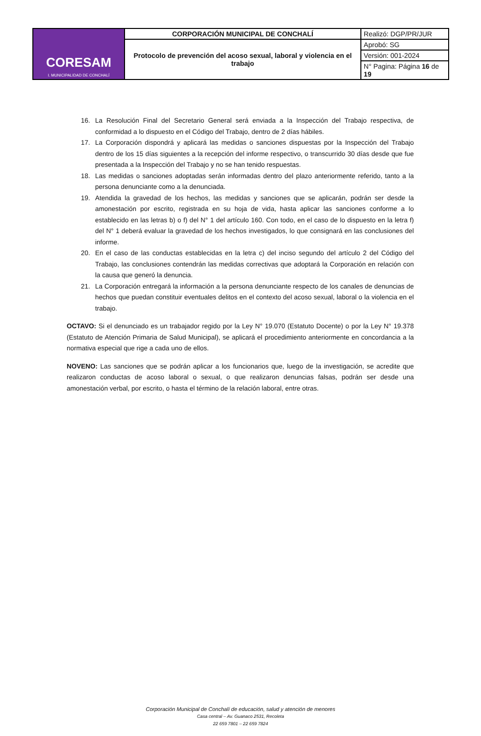| CORESAM I. MUNICIPALIDAD DE CONCHALÍ | CORPORACIÓN MUNICIPAL DE CONCHALÍ | Realizó: DGP/PR/JUR |
| | Protocolo de prevención del acoso sexual, laboral y violencia en el trabajo | Aprobó: SG |
| | | Versión: 001-2024 |
| | | N° Pagina: Página 16 de 19 |
16. La Resolución Final del Secretario General será enviada a la Inspección del Trabajo respectiva, de conformidad a lo dispuesto en el Código del Trabajo, dentro de 2 días hábiles.
17. La Corporación dispondrá y aplicará las medidas o sanciones dispuestas por la Inspección del Trabajo dentro de los 15 días siguientes a la recepción del informe respectivo, o transcurrido 30 días desde que fue presentada a la Inspección del Trabajo y no se han tenido respuestas.
18. Las medidas o sanciones adoptadas serán informadas dentro del plazo anteriormente referido, tanto a la persona denunciante como a la denunciada.
19. Atendida la gravedad de los hechos, las medidas y sanciones que se aplicarán, podrán ser desde la amonestación por escrito, registrada en su hoja de vida, hasta aplicar las sanciones conforme a lo establecido en las letras b) o f) del N° 1 del artículo 160. Con todo, en el caso de lo dispuesto en la letra f) del N° 1 deberá evaluar la gravedad de los hechos investigados, lo que consignará en las conclusiones del informe.
20. En el caso de las conductas establecidas en la letra c) del inciso segundo del artículo 2 del Código del Trabajo, las conclusiones contendrán las medidas correctivas que adoptará la Corporación en relación con la causa que generó la denuncia.
21. La Corporación entregará la información a la persona denunciante respecto de los canales de denuncias de hechos que puedan constituir eventuales delitos en el contexto del acoso sexual, laboral o la violencia en el trabajo.
OCTAVO: Si el denunciado es un trabajador regido por la Ley N° 19.070 (Estatuto Docente) o por la Ley N° 19.378 (Estatuto de Atención Primaria de Salud Municipal), se aplicará el procedimiento anteriormente en concordancia a la normativa especial que rige a cada uno de ellos.
NOVENO: Las sanciones que se podrán aplicar a los funcionarios que, luego de la investigación, se acredite que realizaron conductas de acoso laboral o sexual, o que realizaron denuncias falsas, podrán ser desde una amonestación verbal, por escrito, o hasta el término de la relación laboral, entre otras.
Corporación Municipal de Conchalí de educación, salud y atención de menores
Casa central – Av. Guanaco 2531, Recoleta
22 659 7801 – 22 659 7824